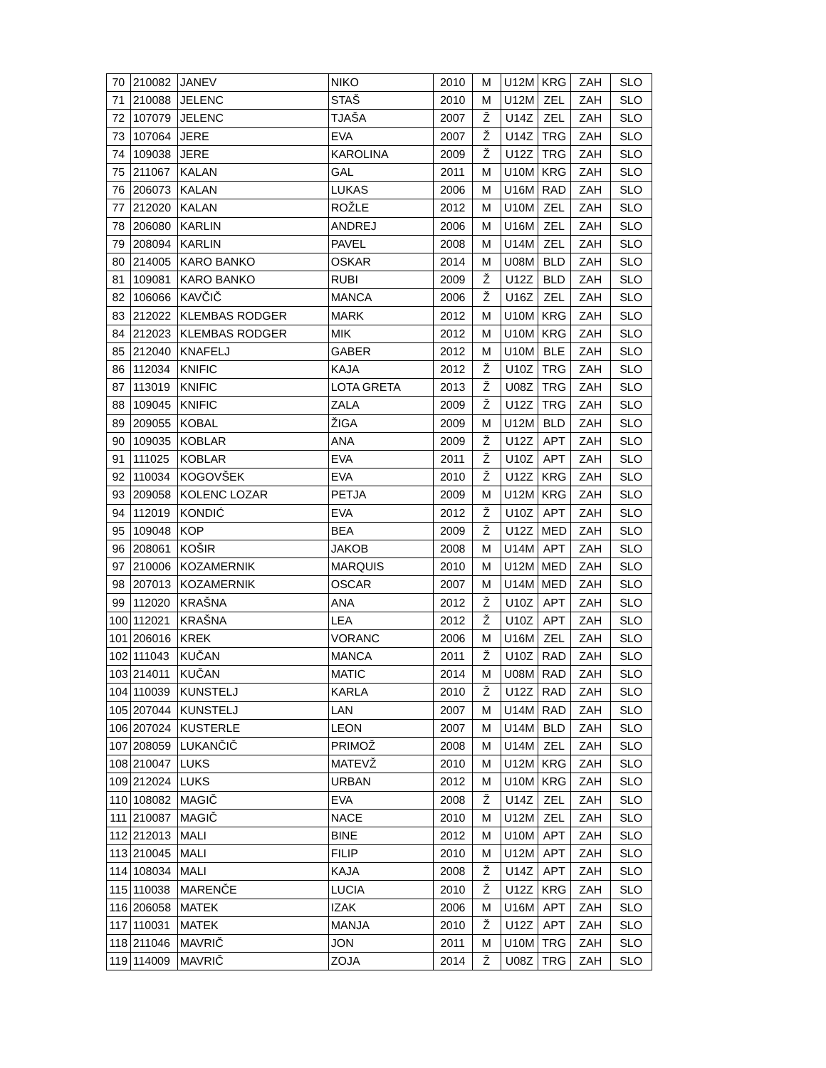| 70 | 210082 | JANEV | NIKO | 2010 | M | U12M | KRG | ZAH | SLO |
| 71 | 210088 | JELENC | STAŠ | 2010 | M | U12M | ZEL | ZAH | SLO |
| 72 | 107079 | JELENC | TJAŠA | 2007 | Ž | U14Z | ZEL | ZAH | SLO |
| 73 | 107064 | JERE | EVA | 2007 | Ž | U14Z | TRG | ZAH | SLO |
| 74 | 109038 | JERE | KAROLINA | 2009 | Ž | U12Z | TRG | ZAH | SLO |
| 75 | 211067 | KALAN | GAL | 2011 | M | U10M | KRG | ZAH | SLO |
| 76 | 206073 | KALAN | LUKAS | 2006 | M | U16M | RAD | ZAH | SLO |
| 77 | 212020 | KALAN | ROŽLE | 2012 | M | U10M | ZEL | ZAH | SLO |
| 78 | 206080 | KARLIN | ANDREJ | 2006 | M | U16M | ZEL | ZAH | SLO |
| 79 | 208094 | KARLIN | PAVEL | 2008 | M | U14M | ZEL | ZAH | SLO |
| 80 | 214005 | KARO BANKO | OSKAR | 2014 | M | U08M | BLD | ZAH | SLO |
| 81 | 109081 | KARO BANKO | RUBI | 2009 | Ž | U12Z | BLD | ZAH | SLO |
| 82 | 106066 | KAVČIČ | MANCA | 2006 | Ž | U16Z | ZEL | ZAH | SLO |
| 83 | 212022 | KLEMBAS RODGER | MARK | 2012 | M | U10M | KRG | ZAH | SLO |
| 84 | 212023 | KLEMBAS RODGER | MIK | 2012 | M | U10M | KRG | ZAH | SLO |
| 85 | 212040 | KNAFELJ | GABER | 2012 | M | U10M | BLE | ZAH | SLO |
| 86 | 112034 | KNIFIC | KAJA | 2012 | Ž | U10Z | TRG | ZAH | SLO |
| 87 | 113019 | KNIFIC | LOTA GRETA | 2013 | Ž | U08Z | TRG | ZAH | SLO |
| 88 | 109045 | KNIFIC | ZALA | 2009 | Ž | U12Z | TRG | ZAH | SLO |
| 89 | 209055 | KOBAL | ŽIGA | 2009 | M | U12M | BLD | ZAH | SLO |
| 90 | 109035 | KOBLAR | ANA | 2009 | Ž | U12Z | APT | ZAH | SLO |
| 91 | 111025 | KOBLAR | EVA | 2011 | Ž | U10Z | APT | ZAH | SLO |
| 92 | 110034 | KOGOVŠEK | EVA | 2010 | Ž | U12Z | KRG | ZAH | SLO |
| 93 | 209058 | KOLENC LOZAR | PETJA | 2009 | M | U12M | KRG | ZAH | SLO |
| 94 | 112019 | KONDIĆ | EVA | 2012 | Ž | U10Z | APT | ZAH | SLO |
| 95 | 109048 | KOP | BEA | 2009 | Ž | U12Z | MED | ZAH | SLO |
| 96 | 208061 | KOŠIR | JAKOB | 2008 | M | U14M | APT | ZAH | SLO |
| 97 | 210006 | KOZAMERNIK | MARQUIS | 2010 | M | U12M | MED | ZAH | SLO |
| 98 | 207013 | KOZAMERNIK | OSCAR | 2007 | M | U14M | MED | ZAH | SLO |
| 99 | 112020 | KRAŠNA | ANA | 2012 | Ž | U10Z | APT | ZAH | SLO |
| 100 | 112021 | KRAŠNA | LEA | 2012 | Ž | U10Z | APT | ZAH | SLO |
| 101 | 206016 | KREK | VORANC | 2006 | M | U16M | ZEL | ZAH | SLO |
| 102 | 111043 | KUČAN | MANCA | 2011 | Ž | U10Z | RAD | ZAH | SLO |
| 103 | 214011 | KUČAN | MATIC | 2014 | M | U08M | RAD | ZAH | SLO |
| 104 | 110039 | KUNSTELJ | KARLA | 2010 | Ž | U12Z | RAD | ZAH | SLO |
| 105 | 207044 | KUNSTELJ | LAN | 2007 | M | U14M | RAD | ZAH | SLO |
| 106 | 207024 | KUSTERLE | LEON | 2007 | M | U14M | BLD | ZAH | SLO |
| 107 | 208059 | LUKANČIČ | PRIMOŽ | 2008 | M | U14M | ZEL | ZAH | SLO |
| 108 | 210047 | LUKS | MATEVŽ | 2010 | M | U12M | KRG | ZAH | SLO |
| 109 | 212024 | LUKS | URBAN | 2012 | M | U10M | KRG | ZAH | SLO |
| 110 | 108082 | MAGIČ | EVA | 2008 | Ž | U14Z | ZEL | ZAH | SLO |
| 111 | 210087 | MAGIČ | NACE | 2010 | M | U12M | ZEL | ZAH | SLO |
| 112 | 212013 | MALI | BINE | 2012 | M | U10M | APT | ZAH | SLO |
| 113 | 210045 | MALI | FILIP | 2010 | M | U12M | APT | ZAH | SLO |
| 114 | 108034 | MALI | KAJA | 2008 | Ž | U14Z | APT | ZAH | SLO |
| 115 | 110038 | MARENČE | LUCIA | 2010 | Ž | U12Z | KRG | ZAH | SLO |
| 116 | 206058 | MATEK | IZAK | 2006 | M | U16M | APT | ZAH | SLO |
| 117 | 110031 | MATEK | MANJA | 2010 | Ž | U12Z | APT | ZAH | SLO |
| 118 | 211046 | MAVRIČ | JON | 2011 | M | U10M | TRG | ZAH | SLO |
| 119 | 114009 | MAVRIČ | ZOJA | 2014 | Ž | U08Z | TRG | ZAH | SLO |